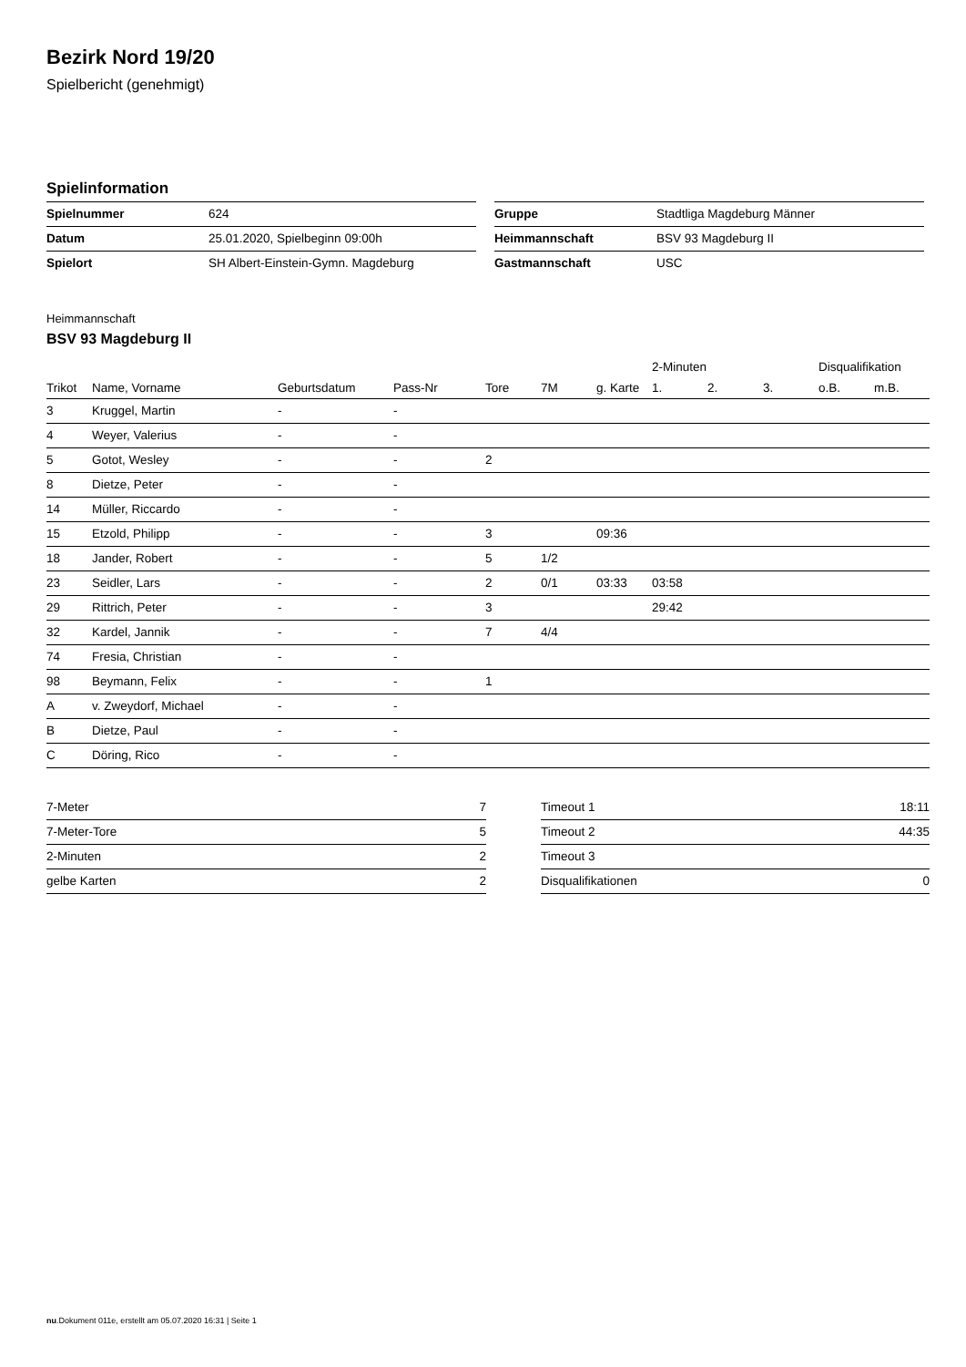Bezirk Nord 19/20
Spielbericht (genehmigt)
Spielinformation
| Spielnummer | 624 |
| Datum | 25.01.2020, Spielbeginn 09:00h |
| Spielort | SH Albert-Einstein-Gymn. Magdeburg |
| Gruppe | Stadtliga Magdeburg Männer |
| Heimmannschaft | BSV 93 Magdeburg II |
| Gastmannschaft | USC |
Heimmannschaft
BSV 93 Magdeburg II
| | | | | | | | 2-Minuten | | | Disqualifikation | |
| --- | --- | --- | --- | --- | --- | --- | --- | --- | --- | --- | --- |
| Trikot | Name, Vorname | Geburtsdatum | Pass-Nr | Tore | 7M | g. Karte | 1. | 2. | 3. | o.B. | m.B. |
| 3 | Kruggel, Martin | - | - | | | | | | | | |
| 4 | Weyer, Valerius | - | - | | | | | | | | |
| 5 | Gotot, Wesley | - | - | 2 | | | | | | | |
| 8 | Dietze, Peter | - | - | | | | | | | | |
| 14 | Müller, Riccardo | - | - | | | | | | | | |
| 15 | Etzold, Philipp | - | - | 3 | | 09:36 | | | | | |
| 18 | Jander, Robert | - | - | 5 | 1/2 | | | | | | |
| 23 | Seidler, Lars | - | - | 2 | 0/1 | 03:33 | 03:58 | | | | |
| 29 | Rittrich, Peter | - | - | 3 | | | 29:42 | | | | |
| 32 | Kardel, Jannik | - | - | 7 | 4/4 | | | | | | |
| 74 | Fresia, Christian | - | - | | | | | | | | |
| 98 | Beymann, Felix | - | - | 1 | | | | | | | |
| A | v. Zweydorf, Michael | - | - | | | | | | | | |
| B | Dietze, Paul | - | - | | | | | | | | |
| C | Döring, Rico | - | - | | | | | | | | |
| 7-Meter | 7 |
| 7-Meter-Tore | 5 |
| 2-Minuten | 2 |
| gelbe Karten | 2 |
| Timeout 1 | 18:11 |
| Timeout 2 | 44:35 |
| Timeout 3 | |
| Disqualifikationen | 0 |
nu.Dokument 011e, erstellt am 05.07.2020 16:31 | Seite 1